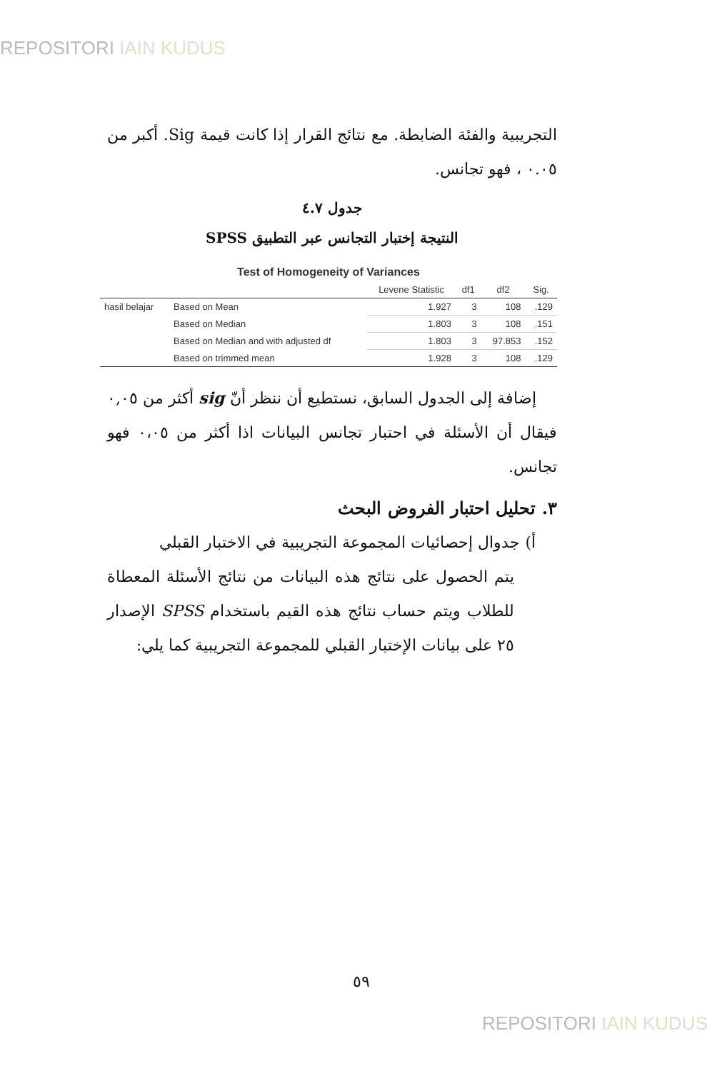REPOSITORI IAIN KUDUS
التجريبية والفئة الضابطة. مع نتائج القرار إذا كانت قيمة Sig. أكبر من ٠.٠٥ ، فهو تجانس.
جدول ٤.٧
النتيجة إختبار التجانس عبر التطبيق SPSS
Test of Homogeneity of Variances
| | | Levene Statistic | df1 | df2 | Sig. |
| --- | --- | --- | --- | --- | --- |
| hasil belajar | Based on Mean | 1.927 | 3 | 108 | .129 |
| | Based on Median | 1.803 | 3 | 108 | .151 |
| | Based on Median and with adjusted df | 1.803 | 3 | 97.853 | .152 |
| | Based on trimmed mean | 1.928 | 3 | 108 | .129 |
إضافة إلى الجدول السابق، نستطيع أن ننظر أنّ sig أكثر من ٠,٠٥ فيقال أن الأسئلة في احتبار تجانس البيانات اذا أكثر من ٠،٠٥ فهو تجانس.
٣. تحليل احتبار الفروض البحث
أ) جدوال إحصائيات المجموعة التجريبية في الاختبار القبلي
يتم الحصول على نتائج هذه البيانات من نتائج الأسئلة المعطاة للطلاب ويتم حساب نتائج هذه القيم باستخدام SPSS الإصدار ٢٥ على بيانات الإختبار القبلي للمجموعة التجريبية كما يلي:
٥٩
REPOSITORI IAIN KUDUS